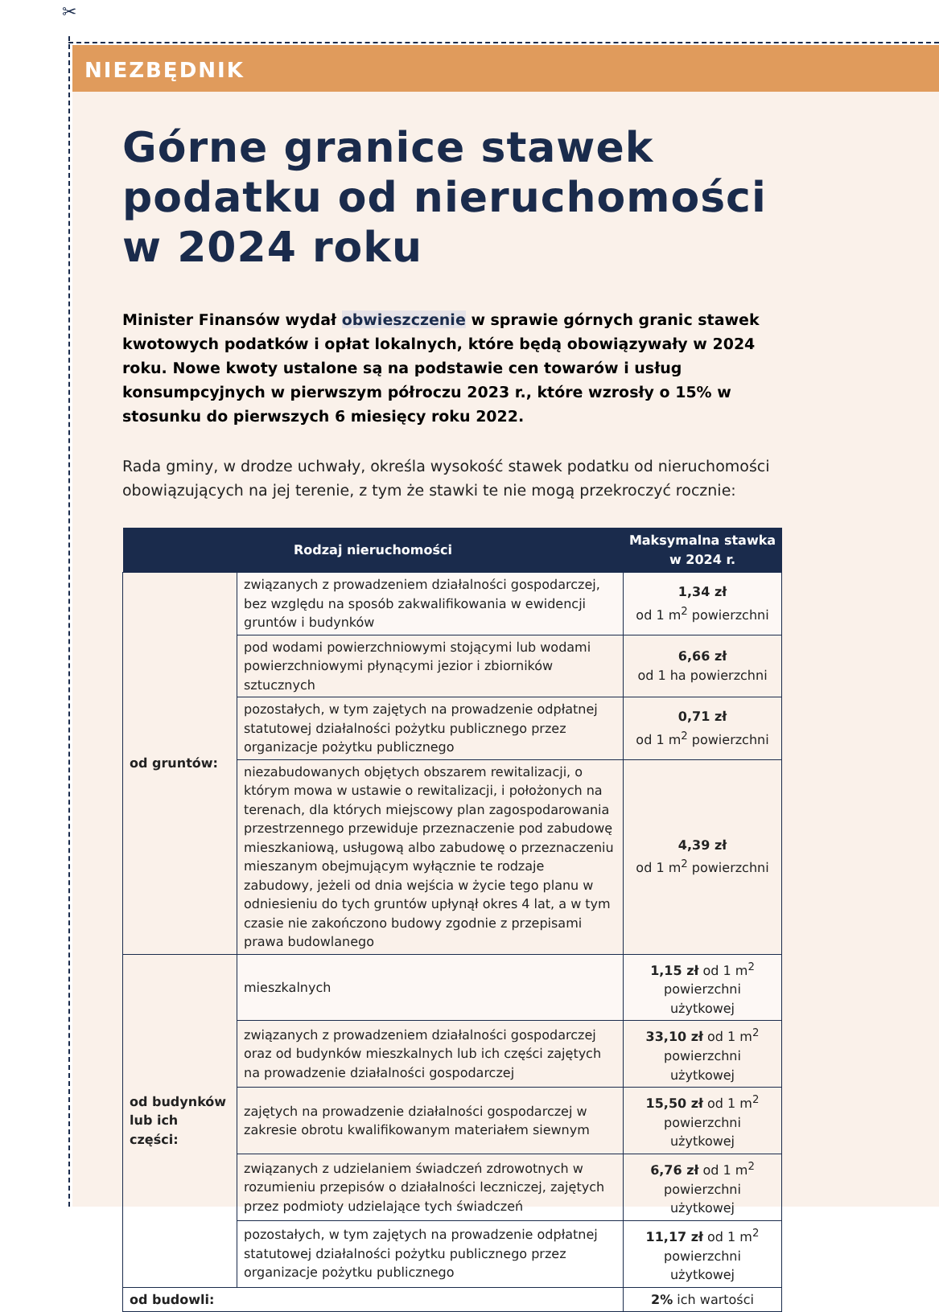✂
NIEZBĘDNIK
Górne granice stawek podatku od nieruchomości w 2024 roku
Minister Finansów wydał obwieszczenie w sprawie górnych granic stawek kwotowych podatków i opłat lokalnych, które będą obowiązywały w 2024 roku. Nowe kwoty ustalone są na podstawie cen towarów i usług konsumpcyjnych w pierwszym półroczu 2023 r., które wzrosły o 15% w stosunku do pierwszych 6 miesięcy roku 2022.
Rada gminy, w drodze uchwały, określa wysokość stawek podatku od nieruchomości obowiązujących na jej terenie, z tym że stawki te nie mogą przekroczyć rocznie:
| Rodzaj nieruchomości | | Maksymalna stawka w 2024 r. |
| --- | --- | --- |
| od gruntów: | związanych z prowadzeniem działalności gospodarczej, bez względu na sposób zakwalifikowania w ewidencji gruntów i budynków | 1,34 zł od 1 m<sup>2</sup> powierzchni |
| | pod wodami powierzchniowymi stojącymi lub wodami powierzchniowymi płynącymi jezior i zbiorników sztucznych | 6,66 zł od 1 ha powierzchni |
| | pozostałych, w tym zajętych na prowadzenie odpłatnej statutowej działalności pożytku publicznego przez organizacje pożytku publicznego | 0,71 zł od 1 m<sup>2</sup> powierzchni |
| | niezabudowanych objętych obszarem rewitalizacji, o którym mowa w ustawie o rewitalizacji, i położonych na terenach, dla których miejscowy plan zagospodarowania przestrzennego przewiduje przeznaczenie pod zabudowę mieszkaniową, usługową albo zabudowę o przeznaczeniu mieszanym obejmującym wyłącznie te rodzaje zabudowy, jeżeli od dnia wejścia w życie tego planu w odniesieniu do tych gruntów upłynął okres 4 lat, a w tym czasie nie zakończono budowy zgodnie z przepisami prawa budowlanego | 4,39 zł od 1 m<sup>2</sup> powierzchni |
| od budynków lub ich części: | mieszkalnych | 1,15 zł od 1 m<sup>2</sup> powierzchni użytkowej |
| | związanych z prowadzeniem działalności gospodarczej oraz od budynków mieszkalnych lub ich części zajętych na prowadzenie działalności gospodarczej | 33,10 zł od 1 m<sup>2</sup> powierzchni użytkowej |
| | zajętych na prowadzenie działalności gospodarczej w zakresie obrotu kwalifikowanym materiałem siewnym | 15,50 zł od 1 m<sup>2</sup> powierzchni użytkowej |
| | związanych z udzielaniem świadczeń zdrowotnych w rozumieniu przepisów o działalności leczniczej, zajętych przez podmioty udzielające tych świadczeń | 6,76 zł od 1 m<sup>2</sup> powierzchni użytkowej |
| | pozostałych, w tym zajętych na prowadzenie odpłatnej statutowej działalności pożytku publicznego przez organizacje pożytku publicznego | 11,17 zł od 1 m<sup>2</sup> powierzchni użytkowej |
| od budowli: | | 2% ich wartości |